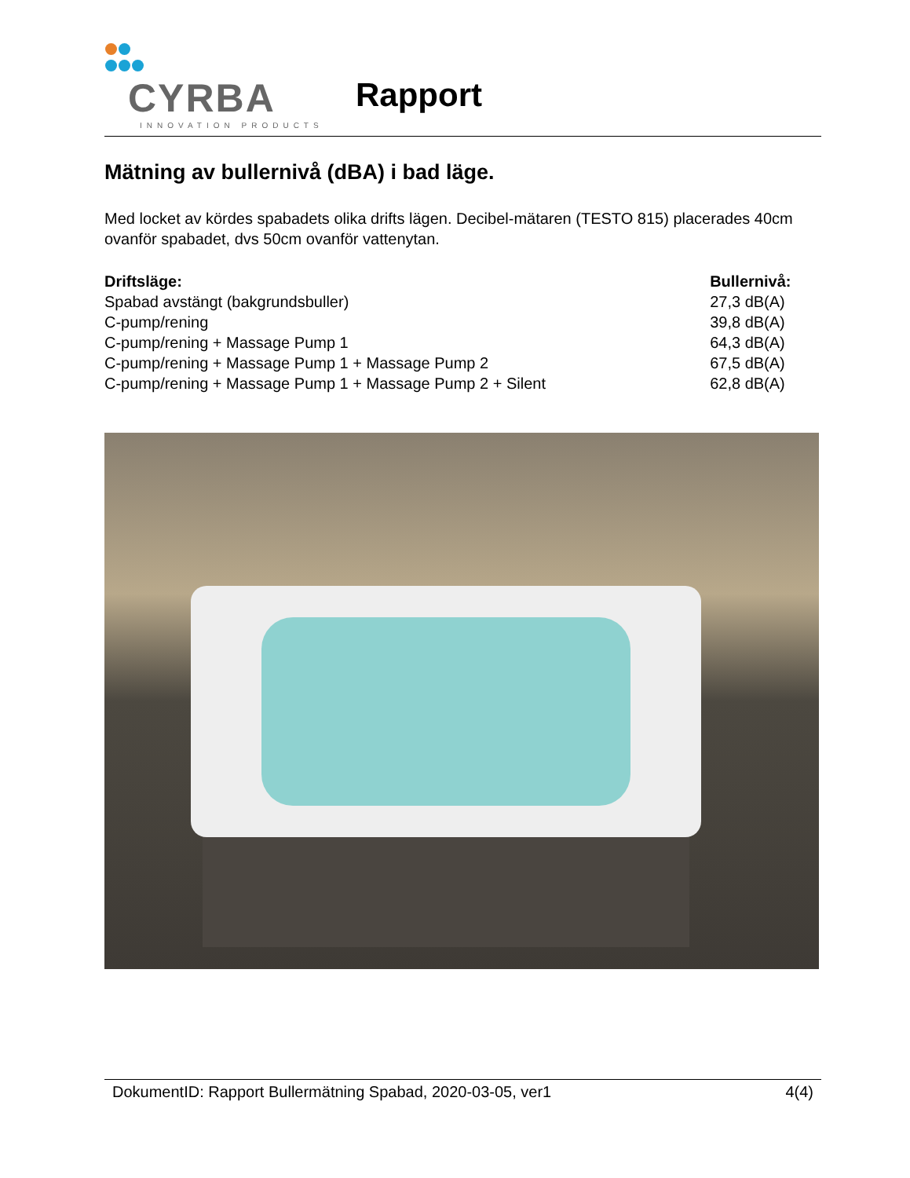CYRBA
INNOVATION PRODUCTS
Rapport
Mätning av bullernivå (dBA) i bad läge.
Med locket av kördes spabadets olika drifts lägen. Decibel-mätaren (TESTO 815) placerades 40cm ovanför spabadet, dvs 50cm ovanför vattenytan.
| Driftsläge: | Bullernivå: |
| --- | --- |
| Spabad avstängt (bakgrundsbuller) | 27,3 dB(A) |
| C-pump/rening | 39,8 dB(A) |
| C-pump/rening + Massage Pump 1 | 64,3 dB(A) |
| C-pump/rening + Massage Pump 1 + Massage Pump 2 | 67,5 dB(A) |
| C-pump/rening + Massage Pump 1 + Massage Pump 2 + Silent | 62,8 dB(A) |
DokumentID: Rapport Bullermätning Spabad, 2020-03-05, ver1 4(4)